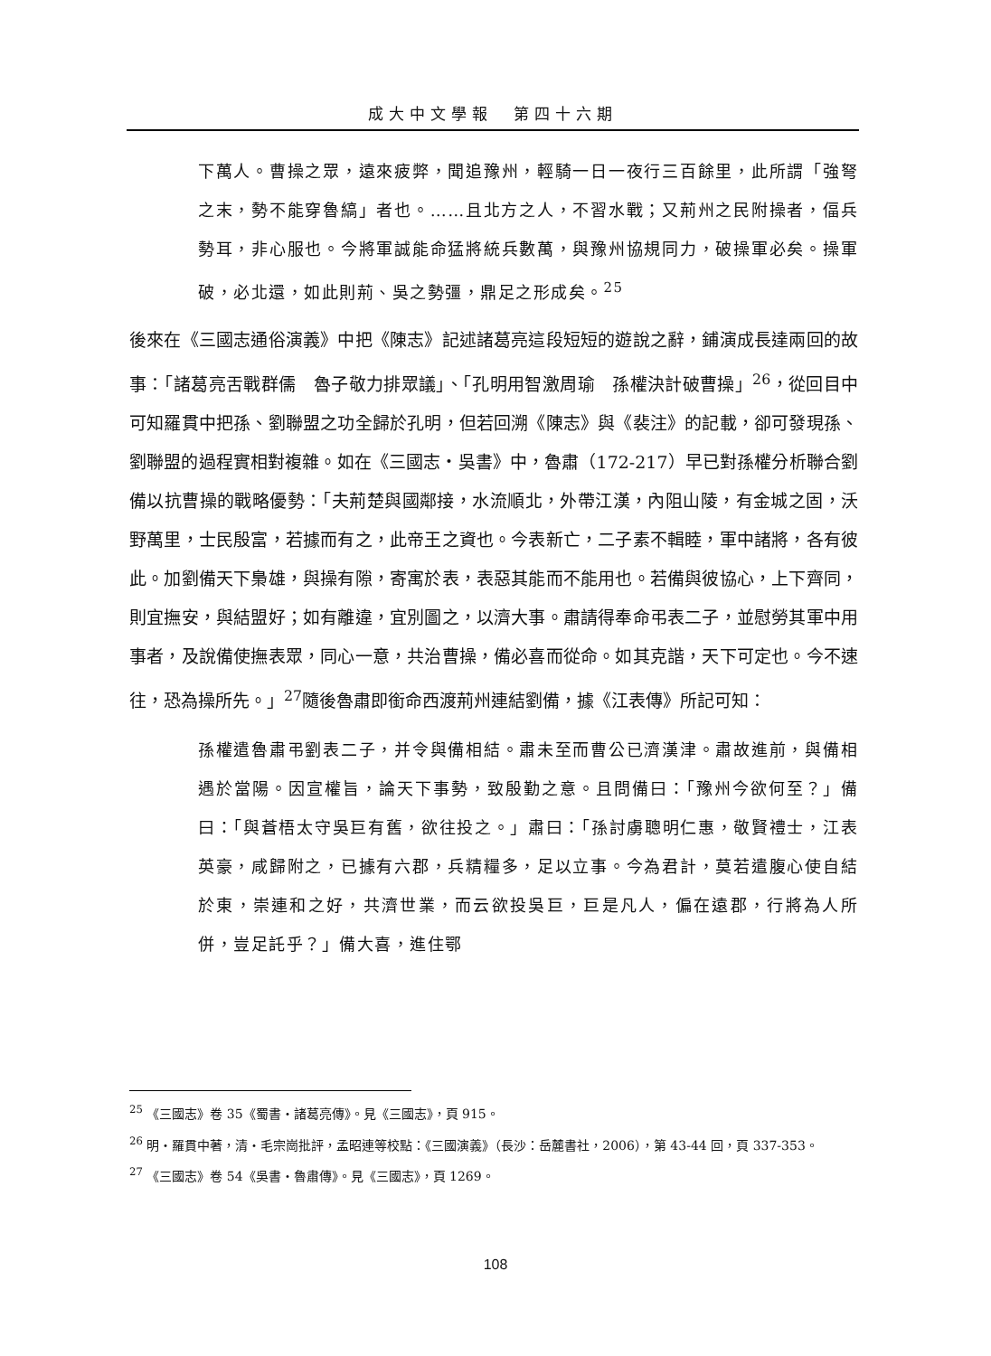成大中文學報　第四十六期
下萬人。曹操之眾，遠來疲弊，聞追豫州，輕騎一日一夜行三百餘里，此所謂「強弩之末，勢不能穿魯縞」者也。……且北方之人，不習水戰；又荊州之民附操者，偪兵勢耳，非心服也。今將軍誠能命猛將統兵數萬，與豫州協規同力，破操軍必矣。操軍破，必北還，如此則荊、吳之勢彊，鼎足之形成矣。<sup>25</sup>
後來在《三國志通俗演義》中把《陳志》記述諸葛亮這段短短的遊說之辭，鋪演成長達兩回的故事：「諸葛亮舌戰群儒　魯子敬力排眾議」、「孔明用智激周瑜　孫權決計破曹操」<sup>26</sup>，從回目中可知羅貫中把孫、劉聯盟之功全歸於孔明，但若回溯《陳志》與《裴注》的記載，卻可發現孫、劉聯盟的過程實相對複雜。如在《三國志‧吳書》中，魯肅（172-217）早已對孫權分析聯合劉備以抗曹操的戰略優勢：「夫荊楚與國鄰接，水流順北，外帶江漢，內阻山陵，有金城之固，沃野萬里，士民殷富，若據而有之，此帝王之資也。今表新亡，二子素不輯睦，軍中諸將，各有彼此。加劉備天下梟雄，與操有隙，寄寓於表，表惡其能而不能用也。若備與彼協心，上下齊同，則宜撫安，與結盟好；如有離違，宜別圖之，以濟大事。肅請得奉命弔表二子，並慰勞其軍中用事者，及說備使撫表眾，同心一意，共治曹操，備必喜而從命。如其克諧，天下可定也。今不速往，恐為操所先。」<sup>27</sup>隨後魯肅即銜命西渡荊州連結劉備，據《江表傳》所記可知：
孫權遣魯肅弔劉表二子，并令與備相結。肅未至而曹公已濟漢津。肅故進前，與備相遇於當陽。因宣權旨，論天下事勢，致殷勤之意。且問備曰：「豫州今欲何至？」備曰：「與蒼梧太守吳巨有舊，欲往投之。」肅曰：「孫討虜聰明仁惠，敬賢禮士，江表英豪，咸歸附之，已據有六郡，兵精糧多，足以立事。今為君計，莫若遣腹心使自結於東，崇連和之好，共濟世業，而云欲投吳巨，巨是凡人，偏在遠郡，行將為人所併，豈足託乎？」備大喜，進住鄂
<sup>25</sup> 《三國志》卷 35《蜀書‧諸葛亮傳》。見《三國志》，頁 915。
<sup>26</sup> 明‧羅貫中著，清‧毛宗崗批評，孟昭連等校點：《三國演義》（長沙：岳麓書社，2006），第 43-44 回，頁 337-353。
<sup>27</sup> 《三國志》卷 54《吳書‧魯肅傳》。見《三國志》，頁 1269。
108